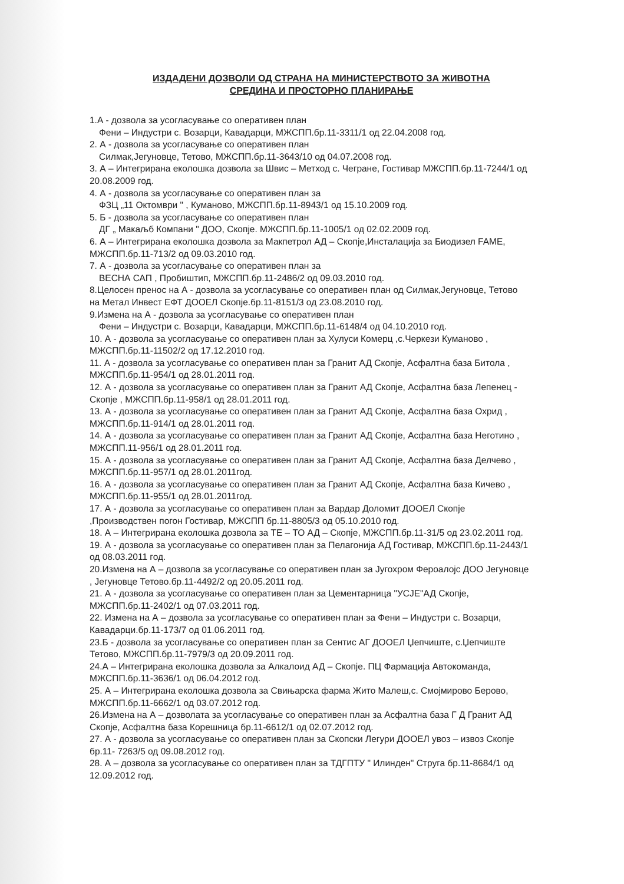ИЗДАДЕНИ ДОЗВОЛИ ОД СТРАНА НА МИНИСТЕРСТВОТО ЗА ЖИВОТНА
СРЕДИНА И ПРОСТОРНО ПЛАНИРАЊЕ
1.А - дозвола за усогласување со оперативен план
Фени – Индустри с. Возарци, Кавадарци, МЖСПП.бр.11-3311/1 од 22.04.2008 год.
2. А - дозвола за усогласување со оперативен план
Силмак,Јегуновце, Тетово, МЖСПП.бр.11-3643/10 од 04.07.2008 год.
3. А – Интегрирана еколошка дозвола за Швис – Метход с. Чегране, Гостивар МЖСПП.бр.11-7244/1 од 20.08.2009 год.
4. А - дозвола за усогласување со оперативен план за
ФЗЦ „11 Октомври " , Куманово, МЖСПП.бр.11-8943/1 од 15.10.2009 год.
5. Б - дозвола за усогласување со оперативен план
ДГ „ Макаљб Компани " ДОО, Скопје. МЖСПП.бр.11-1005/1 од 02.02.2009 год.
6. А – Интегрирана еколошка дозвола за Макпетрол АД – Скопје,Инсталација за Биодизел FAME, МЖСПП.бр.11-713/2 од 09.03.2010 год.
7. А - дозвола за усогласување со оперативен план за
ВЕСНА САП , Пробиштип, МЖСПП.бр.11-2486/2 од 09.03.2010 год.
8.Целосен пренос на А - дозвола за усогласување со оперативен план од Силмак,Јегуновце, Тетово на Метал Инвест ЕФТ ДООЕЛ Скопје.бр.11-8151/3 од 23.08.2010 год.
9.Измена на А - дозвола за усогласување со оперативен план
Фени – Индустри с. Возарци, Кавадарци, МЖСПП.бр.11-6148/4 од 04.10.2010 год.
10. А - дозвола за усогласување со оперативен план за Хулуси Комерц ,с.Черкези Куманово , МЖСПП.бр.11-11502/2 од 17.12.2010 год.
11. А - дозвола за усогласување со оперативен план за Гранит АД Скопје, Асфалтна база Битола , МЖСПП.бр.11-954/1 од 28.01.2011 год.
12. А - дозвола за усогласување со оперативен план за Гранит АД Скопје, Асфалтна база Лепенец - Скопје , МЖСПП.бр.11-958/1 од 28.01.2011 год.
13. А - дозвола за усогласување со оперативен план за Гранит АД Скопје, Асфалтна база Охрид , МЖСПП.бр.11-914/1 од 28.01.2011 год.
14. А - дозвола за усогласување со оперативен план за Гранит АД Скопје, Асфалтна база Неготино , МЖСПП.11-956/1 од 28.01.2011 год.
15. А - дозвола за усогласување со оперативен план за Гранит АД Скопје, Асфалтна база Делчево , МЖСПП.бр.11-957/1 од 28.01.2011год.
16. А - дозвола за усогласување со оперативен план за Гранит АД Скопје, Асфалтна база Кичево , МЖСПП.бр.11-955/1 од 28.01.2011год.
17. А - дозвола за усогласување со оперативен план за Вардар Доломит ДООЕЛ Скопје ,Производствен погон Гостивар, МЖСПП бр.11-8805/3 од 05.10.2010 год.
18. А – Интегрирана еколошка дозвола за ТЕ – ТО АД – Скопје, МЖСПП.бр.11-31/5 од 23.02.2011 год.
19. А - дозвола за усогласување со оперативен план за Пелагонија АД Гостивар, МЖСПП.бр.11-2443/1 од 08.03.2011 год.
20.Измена на А – дозвола за усогласување со оперативен план за Југохром Фероалојс ДОО Јегуновце , Јегуновце Тетово.бр.11-4492/2 од 20.05.2011 год.
21. А - дозвола за усогласување со оперативен план за Цементарница "УСЈЕ"АД Скопје, МЖСПП.бр.11-2402/1 од 07.03.2011 год.
22. Измена на А – дозвола за усогласување со оперативен план за Фени – Индустри с. Возарци, Кавадарци.бр.11-173/7 од 01.06.2011 год.
23.Б - дозвола за усогласување со оперативен план за Сентис АГ ДООЕЛ Џепчиште, с.Џепчиште Тетово, МЖСПП.бр.11-7979/3 од 20.09.2011 год.
24.А – Интегрирана еколошка дозвола за Алкалоид АД – Скопје. ПЦ Фармација Автокоманда, МЖСПП.бр.11-3636/1 од 06.04.2012 год.
25. А – Интегрирана еколошка дозвола за Свињарска фарма Жито Малеш,с. Смојмирово Берово, МЖСПП.бр.11-6662/1 од 03.07.2012 год.
26.Измена на А – дозволата за усогласување со оперативен план за Асфалтна база Г Д Гранит АД Скопје, Асфалтна база Корешница бр.11-6612/1 од 02.07.2012 год.
27. А - дозвола за усогласување со оперативен план за Скопски Легури ДООЕЛ увоз – извоз Скопје бр.11- 7263/5 од 09.08.2012 год.
28. А – дозвола за усогласување со оперативен план за ТДГПТУ " Илинден" Струга бр.11-8684/1 од 12.09.2012 год.